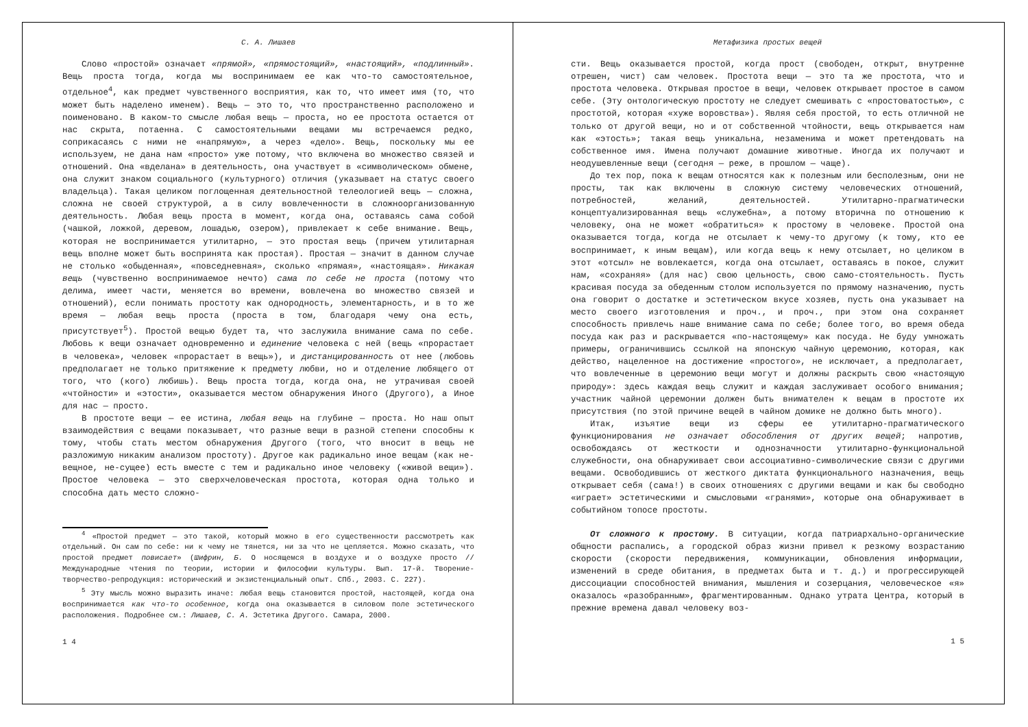С. А. Лишаев
Слово «простой» означает «прямой», «прямостоящий», «настоящий», «подлинный». Вещь проста тогда, когда мы воспринимаем ее как что-то самостоятельное, отдельное<sup>4</sup>, как предмет чувственного восприятия, как то, что имеет имя (то, что может быть наделено именем). Вещь — это то, что пространственно расположено и поименовано. В каком-то смысле любая вещь — проста, но ее простота остается от нас скрыта, потаенна. С самостоятельными вещами мы встречаемся редко, соприкасаясь с ними не «напрямую», а через «дело». Вещь, поскольку мы ее используем, не дана нам «просто» уже потому, что включена во множество связей и отношений. Она «вделана» в деятельность, она участвует в «символическом» обмене, она служит знаком социального (культурного) отличия (указывает на статус своего владельца). Такая целиком поглощенная деятельностной телеологией вещь — сложна, сложна не своей структурой, а в силу вовлеченности в сложноорганизованную деятельность. Любая вещь проста в момент, когда она, оставаясь сама собой (чашкой, ложкой, деревом, лошадью, озером), привлекает к себе внимание. Вещь, которая не воспринимается утилитарно, — это простая вещь (причем утилитарная вещь вполне может быть воспринята как простая). Простая — значит в данном случае не столько «обыденная», «повседневная», сколько «прямая», «настоящая». Никакая вещь (чувственно воспринимаемое нечто) сама по себе не проста (потому что делима, имеет части, меняется во времени, вовлечена во множество связей и отношений), если понимать простоту как однородность, элементарность, и в то же время — любая вещь проста (проста в том, благодаря чему она есть, присутствует<sup>5</sup>). Простой вещью будет та, что заслужила внимание сама по себе. Любовь к вещи означает одновременно и единение человека с ней (вещь «прорастает в человека», человек «прорастает в вещь»), и дистанцированность от нее (любовь предполагает не только притяжение к предмету любви, но и отделение любящего от того, что (кого) любишь). Вещь проста тогда, когда она, не утрачивая своей «чтойности» и «этости», оказывается местом обнаружения Иного (Другого), а Иное для нас — просто.
В простоте вещи — ее истина, любая вещь на глубине — проста. Но наш опыт взаимодействия с вещами показывает, что разные вещи в разной степени способны к тому, чтобы стать местом обнаружения Другого (того, что вносит в вещь не разложимую никаким анализом простоту). Другое как радикально иное вещам (как не-вещное, не-сущее) есть вместе с тем и радикально иное человеку («живой вещи»). Простое человека — это сверхчеловеческая простота, которая одна только и способна дать место сложно-
<sup>4</sup> «Простой предмет — это такой, который можно в его существенности рассмотреть как отдельный. Он сам по себе: ни к чему не тянется, ни за что не цепляется. Можно сказать, что простой предмет повисает» (Шифрин, Б. О носящемся в воздухе и о воздухе просто // Международные чтения по теории, истории и философии культуры. Вып. 17-й. Творение-творчество-репродукция: исторический и экзистенциальный опыт. СПб., 2003. С. 227).
<sup>5</sup> Эту мысль можно выразить иначе: любая вещь становится простой, настоящей, когда она воспринимается как что-то особенное, когда она оказывается в силовом поле эстетического расположения. Подробнее см.: Лишаев, С. А. Эстетика Другого. Самара, 2000.
1 4
Метафизика простых вещей
сти. Вещь оказывается простой, когда прост (свободен, открыт, внутренне отрешен, чист) сам человек. Простота вещи — это та же простота, что и простота человека. Открывая простое в вещи, человек открывает простое в самом себе. (Эту онтологическую простоту не следует смешивать с «простоватостью», с простотой, которая «хуже воровства»). Являя себя простой, то есть отличной не только от другой вещи, но и от собственной чтойности, вещь открывается нам как «этость»; такая вещь уникальна, незаменима и может претендовать на собственное имя. Имена получают домашние животные. Иногда их получают и неодушевленные вещи (сегодня — реже, в прошлом — чаще).
До тех пор, пока к вещам относятся как к полезным или бесполезным, они не просты, так как включены в сложную систему человеческих отношений, потребностей, желаний, деятельностей. Утилитарно-прагматически концептуализированная вещь «служебна», а потому вторична по отношению к человеку, она не может «обратиться» к простому в человеке. Простой она оказывается тогда, когда не отсылает к чему-то другому (к тому, кто ее воспринимает, к иным вещам), или когда вещь к нему отсылает, но целиком в этот «отсыл» не вовлекается, когда она отсылает, оставаясь в покое, служит нам, «сохраняя» (для нас) свою цельность, свою само-стоятельность. Пусть красивая посуда за обеденным столом используется по прямому назначению, пусть она говорит о достатке и эстетическом вкусе хозяев, пусть она указывает на место своего изготовления и проч., и проч., при этом она сохраняет способность привлечь наше внимание сама по себе; более того, во время обеда посуда как раз и раскрывается «по-настоящему» как посуда. Не буду умножать примеры, ограничившись ссылкой на японскую чайную церемонию, которая, как действо, нацеленное на достижение «простого», не исключает, а предполагает, что вовлеченные в церемонию вещи могут и должны раскрыть свою «настоящую природу»: здесь каждая вещь служит и каждая заслуживает особого внимания; участник чайной церемонии должен быть внимателен к вещам в простоте их присутствия (по этой причине вещей в чайном домике не должно быть много).
Итак, изъятие вещи из сферы ее утилитарно-прагматического функционирования не означает обособления от других вещей; напротив, освобождаясь от жесткости и однозначности утилитарно-функциональной служебности, она обнаруживает свои ассоциативно-символические связи с другими вещами. Освободившись от жесткого диктата функционального назначения, вещь открывает себя (сама!) в своих отношениях с другими вещами и как бы свободно «играет» эстетическими и смысловыми «гранями», которые она обнаруживает в событийном топосе простоты.
От сложного к простому. В ситуации, когда патриархально-органические общности распались, а городской образ жизни привел к резкому возрастанию скорости (скорости передвижения, коммуникации, обновления информации, изменений в среде обитания, в предметах быта и т. д.) и прогрессирующей диссоциации способностей внимания, мышления и созерцания, человеческое «я» оказалось «разобранным», фрагментированным. Однако утрата Центра, который в прежние времена давал человеку воз-
1 5